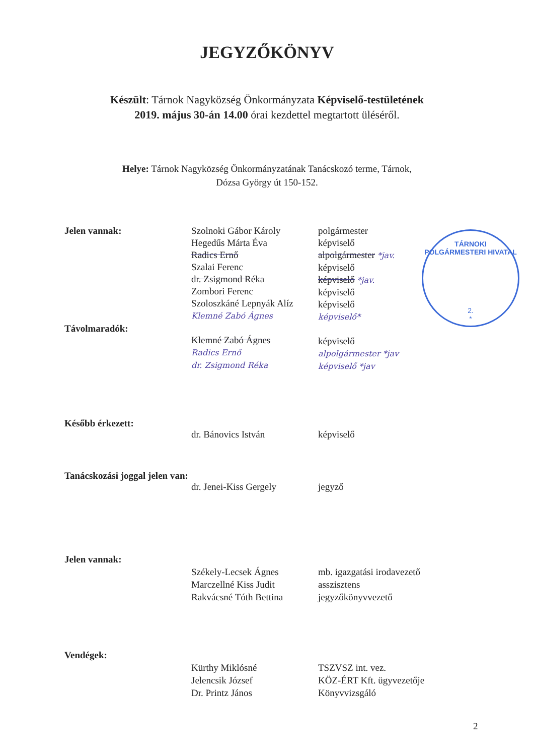JEGYZŐKÖNYV
Készült: Tárnok Nagyközség Önkormányzata Képviselő-testületének
2019. május 30-án 14.00 órai kezdettel megtartott üléséről.
Helye: Tárnok Nagyközség Önkormányzatának Tanácskozó terme, Tárnok,
Dózsa György út 150-152.
Jelen vannak:
Távolmaradók:
Szolnoki Gábor Károly
Hegedűs Márta Éva
Radics Ernő
Szalai Ferenc
dr. Zsigmond Réka
Zombori Ferenc
Szoloszkáné Lepnyák Alíz
Klemné Zabó Ágnes
Klemné Zabó Ágnes
Radics Ernő
dr. Zsigmond Réka
polgármester
képviselő
alpolgármester *jav.
képviselő
képviselő *jav.
képviselő
képviselő
képviselő*
képviselő
alpolgármester *jav
képviselő *jav
Később érkezett:
dr. Bánovics István
képviselő
Tanácskozási joggal jelen van:
dr. Jenei-Kiss Gergely
jegyző
Jelen vannak:
Székely-Lecsek Ágnes
Marczellné Kiss Judit
Rakvácsné Tóth Bettina
mb. igazgatási irodavezető
asszisztens
jegyzőkönyvvezető
Vendégek:
Kürthy Miklósné
Jelencsik József
Dr. Printz János
TSZVSZ int. vez.
KÖZ-ÉRT Kft. ügyvezetője
Könyvvizsgáló
2
TÁRNOKI POLGÁRMESTERI HIVATAL
2.
*